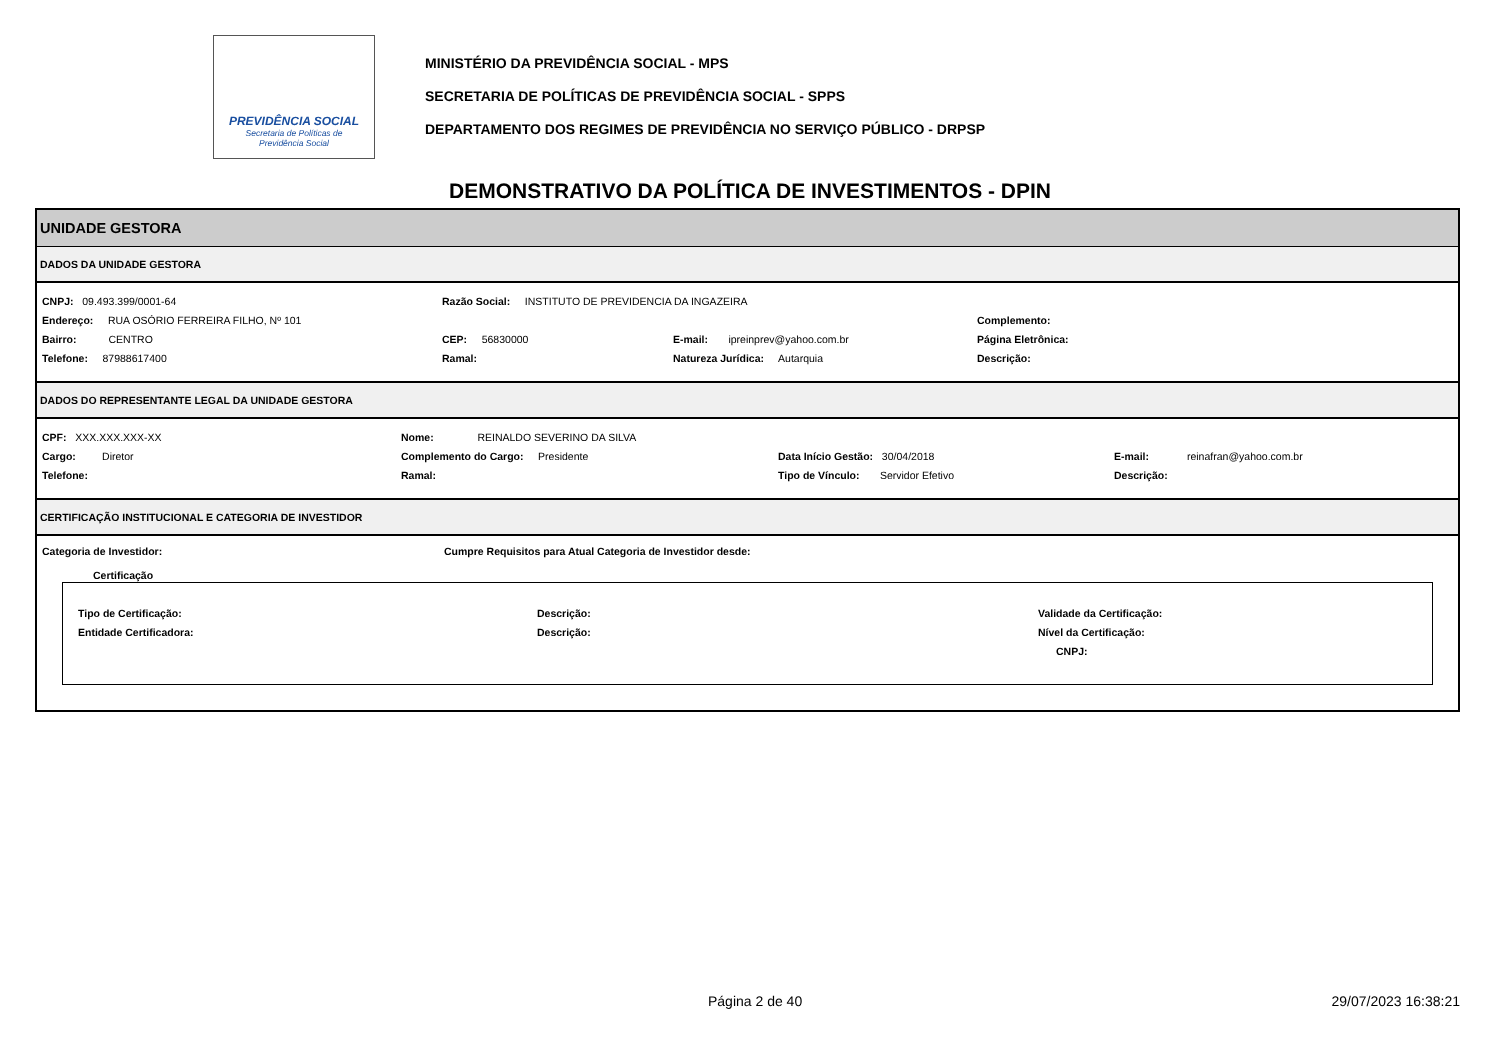PREVIDÊNCIA SOCIAL
Secretaria de Políticas de
Previdência Social
MINISTÉRIO DA PREVIDÊNCIA SOCIAL - MPS
SECRETARIA DE POLÍTICAS DE PREVIDÊNCIA SOCIAL - SPPS
DEPARTAMENTO DOS REGIMES DE PREVIDÊNCIA NO SERVIÇO PÚBLICO - DRPSP
DEMONSTRATIVO DA POLÍTICA DE INVESTIMENTOS - DPIN
UNIDADE GESTORA
DADOS DA UNIDADE GESTORA
CNPJ: 09.493.399/0001-64 Razão Social: INSTITUTO DE PREVIDENCIA DA INGAZEIRA
Endereço: RUA OSÓRIO FERREIRA FILHO, Nº 101 Complemento:
Bairro: CENTRO CEP: 56830000 E-mail: ipreinprev@yahoo.com.br Página Eletrônica:
Telefone: 87988617400 Ramal: Natureza Jurídica: Autarquia Descrição:
DADOS DO REPRESENTANTE LEGAL DA UNIDADE GESTORA
CPF: XXX.XXX.XXX-XX Nome: REINALDO SEVERINO DA SILVA
Cargo: Diretor Complemento do Cargo: Presidente Data Início Gestão: 30/04/2018 E-mail: reinafran@yahoo.com.br
Telefone: Ramal: Tipo de Vínculo: Servidor Efetivo Descrição:
CERTIFICAÇÃO INSTITUCIONAL E CATEGORIA DE INVESTIDOR
Categoria de Investidor: Cumpre Requisitos para Atual Categoria de Investidor desde:
Certificação
Tipo de Certificação: Descrição: Validade da Certificação:
Entidade Certificadora: Descrição: Nível da Certificação:
CNPJ:
Página 2 de 40 29/07/2023 16:38:21